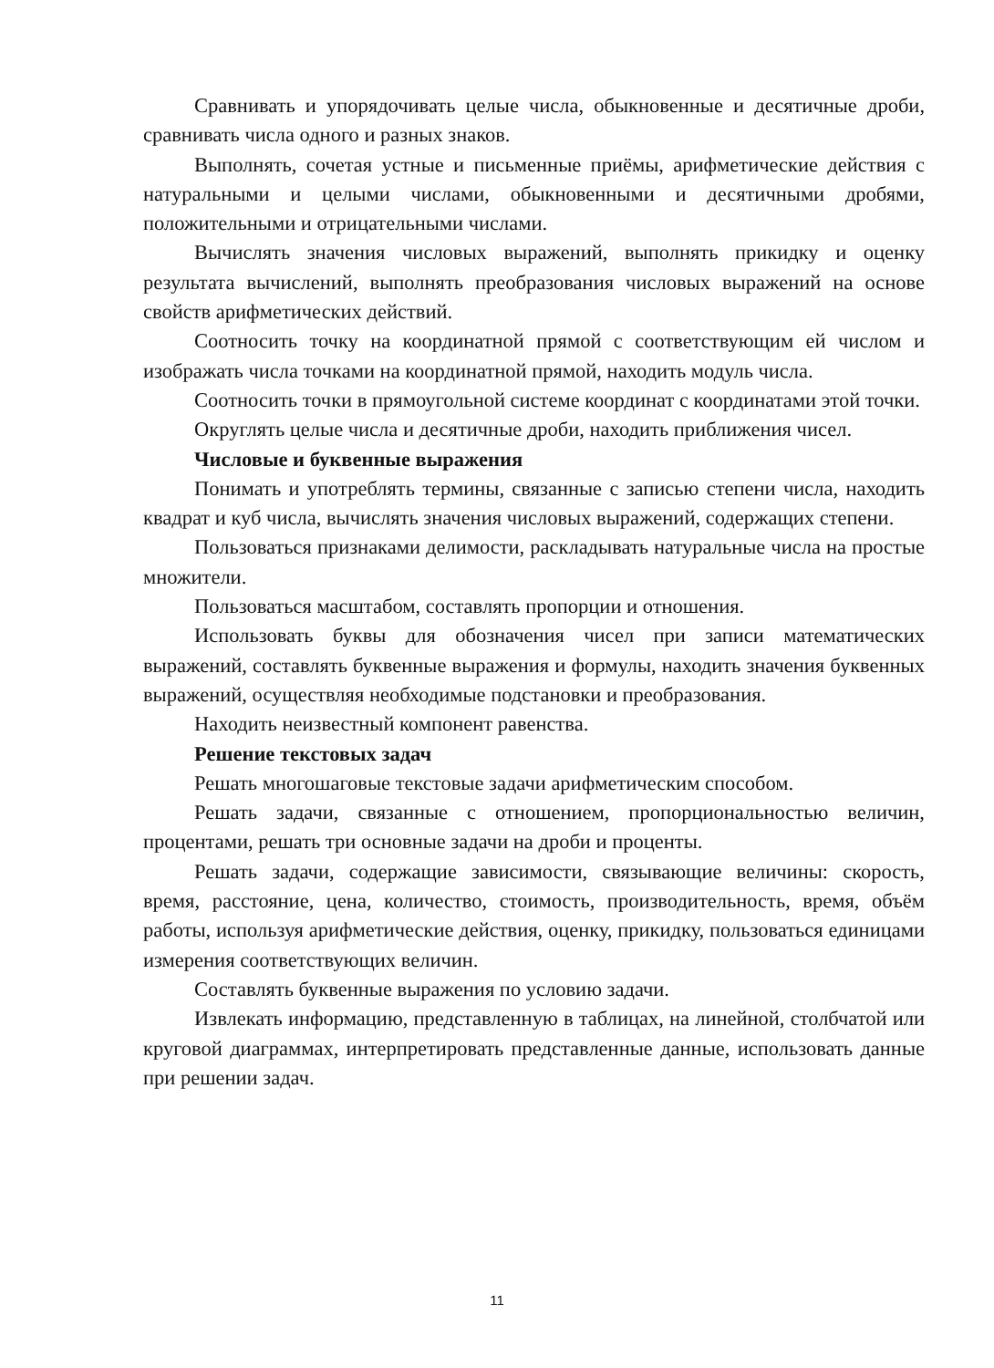Сравнивать и упорядочивать целые числа, обыкновенные и десятичные дроби, сравнивать числа одного и разных знаков.
Выполнять, сочетая устные и письменные приёмы, арифметические действия с натуральными и целыми числами, обыкновенными и десятичными дробями, положительными и отрицательными числами.
Вычислять значения числовых выражений, выполнять прикидку и оценку результата вычислений, выполнять преобразования числовых выражений на основе свойств арифметических действий.
Соотносить точку на координатной прямой с соответствующим ей числом и изображать числа точками на координатной прямой, находить модуль числа.
Соотносить точки в прямоугольной системе координат с координатами этой точки.
Округлять целые числа и десятичные дроби, находить приближения чисел.
Числовые и буквенные выражения
Понимать и употреблять термины, связанные с записью степени числа, находить квадрат и куб числа, вычислять значения числовых выражений, содержащих степени.
Пользоваться признаками делимости, раскладывать натуральные числа на простые множители.
Пользоваться масштабом, составлять пропорции и отношения.
Использовать буквы для обозначения чисел при записи математических выражений, составлять буквенные выражения и формулы, находить значения буквенных выражений, осуществляя необходимые подстановки и преобразования.
Находить неизвестный компонент равенства.
Решение текстовых задач
Решать многошаговые текстовые задачи арифметическим способом.
Решать задачи, связанные с отношением, пропорциональностью величин, процентами, решать три основные задачи на дроби и проценты.
Решать задачи, содержащие зависимости, связывающие величины: скорость, время, расстояние, цена, количество, стоимость, производительность, время, объём работы, используя арифметические действия, оценку, прикидку, пользоваться единицами измерения соответствующих величин.
Составлять буквенные выражения по условию задачи.
Извлекать информацию, представленную в таблицах, на линейной, столбчатой или круговой диаграммах, интерпретировать представленные данные, использовать данные при решении задач.
11